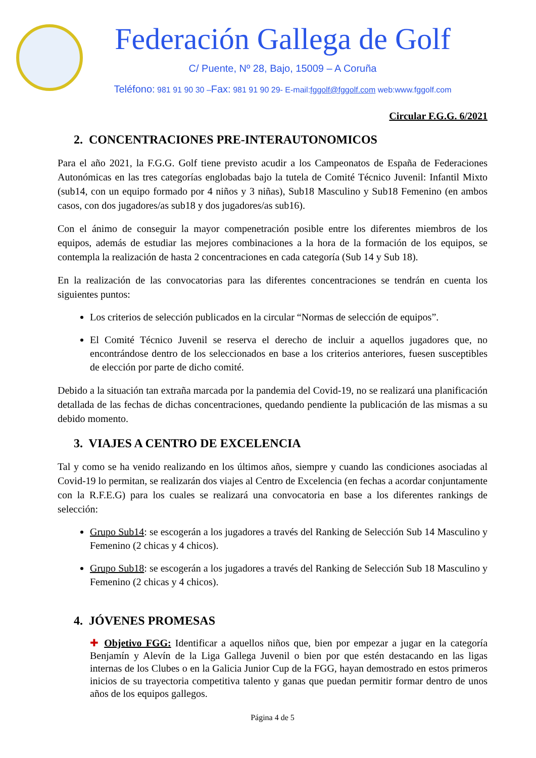Federación Gallega de Golf
C/ Puente, Nº 28, Bajo, 15009 – A Coruña
Teléfono: 981 91 90 30 –Fax: 981 91 90 29- E-mail:fggolf@fggolf.com web:www.fggolf.com
Circular F.G.G. 6/2021
2. CONCENTRACIONES PRE-INTERAUTONOMICOS
Para el año 2021, la F.G.G. Golf tiene previsto acudir a los Campeonatos de España de Federaciones Autonómicas en las tres categorías englobadas bajo la tutela de Comité Técnico Juvenil: Infantil Mixto (sub14, con un equipo formado por 4 niños y 3 niñas), Sub18 Masculino y Sub18 Femenino (en ambos casos, con dos jugadores/as sub18 y dos jugadores/as sub16).
Con el ánimo de conseguir la mayor compenetración posible entre los diferentes miembros de los equipos, además de estudiar las mejores combinaciones a la hora de la formación de los equipos, se contempla la realización de hasta 2 concentraciones en cada categoría (Sub 14 y Sub 18).
En la realización de las convocatorias para las diferentes concentraciones se tendrán en cuenta los siguientes puntos:
Los criterios de selección publicados en la circular “Normas de selección de equipos”.
El Comité Técnico Juvenil se reserva el derecho de incluir a aquellos jugadores que, no encontrándose dentro de los seleccionados en base a los criterios anteriores, fuesen susceptibles de elección por parte de dicho comité.
Debido a la situación tan extraña marcada por la pandemia del Covid-19, no se realizará una planificación detallada de las fechas de dichas concentraciones, quedando pendiente la publicación de las mismas a su debido momento.
3. VIAJES A CENTRO DE EXCELENCIA
Tal y como se ha venido realizando en los últimos años, siempre y cuando las condiciones asociadas al Covid-19 lo permitan, se realizarán dos viajes al Centro de Excelencia (en fechas a acordar conjuntamente con la R.F.E.G) para los cuales se realizará una convocatoria en base a los diferentes rankings de selección:
Grupo Sub14: se escogerán a los jugadores a través del Ranking de Selección Sub 14 Masculino y Femenino (2 chicas y 4 chicos).
Grupo Sub18: se escogerán a los jugadores a través del Ranking de Selección Sub 18 Masculino y Femenino (2 chicas y 4 chicos).
4. JÓVENES PROMESAS
✚ Objetivo FGG: Identificar a aquellos niños que, bien por empezar a jugar en la categoría Benjamín y Alevín de la Liga Gallega Juvenil o bien por que estén destacando en las ligas internas de los Clubes o en la Galicia Junior Cup de la FGG, hayan demostrado en estos primeros inicios de su trayectoria competitiva talento y ganas que puedan permitir formar dentro de unos años de los equipos gallegos.
Página 4 de 5